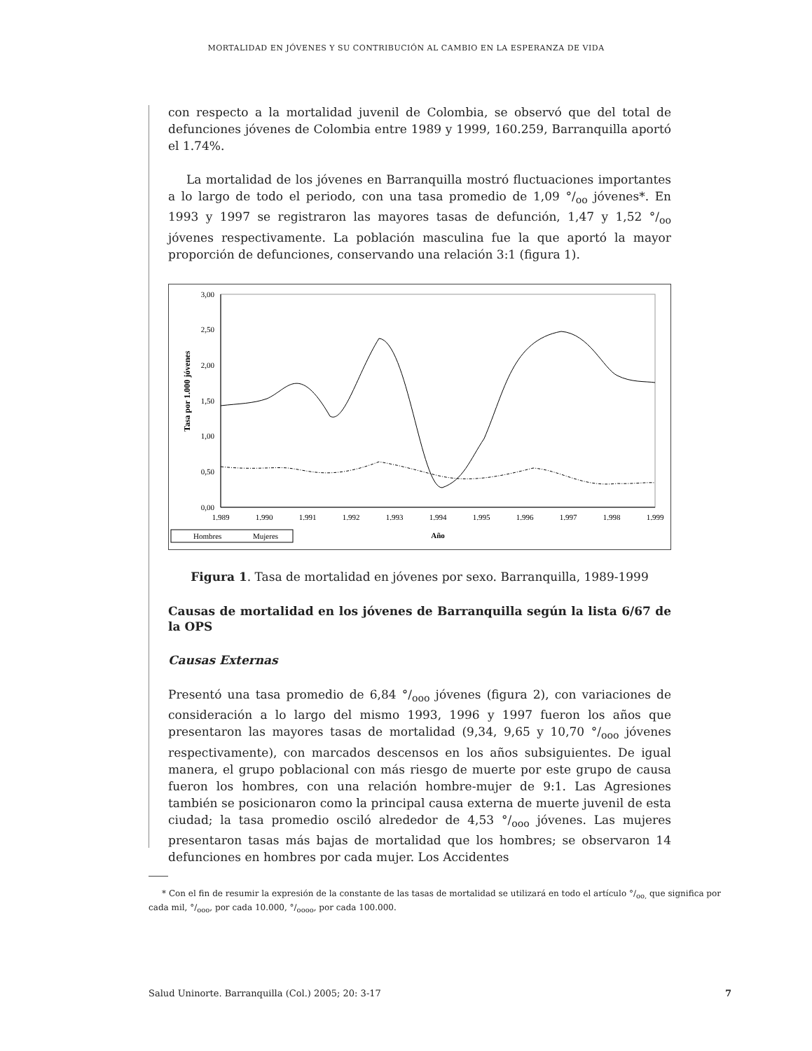MORTALIDAD EN JÓVENES Y SU CONTRIBUCIÓN AL CAMBIO EN LA ESPERANZA DE VIDA
con respecto a la mortalidad juvenil de Colombia, se observó que del total de defunciones jóvenes de Colombia entre 1989 y 1999, 160.259, Barranquilla aportó el 1.74%.
La mortalidad de los jóvenes en Barranquilla mostró fluctuaciones importantes a lo largo de todo el periodo, con una tasa promedio de 1,09 °/<sub>oo</sub> jóvenes*. En 1993 y 1997 se registraron las mayores tasas de defunción, 1,47 y 1,52 °/<sub>oo</sub> jóvenes respectivamente. La población masculina fue la que aportó la mayor proporción de defunciones, conservando una relación 3:1 (figura 1).
Tasa por 1.000 jóvenes
3,00
2,50
2,00
1,50
1,00
0,50
0,00
1.989
1.990
1.991
1.992
1.993
1.994
1.995
1.996
1.997
1.998
1.999
Año
Hombres
Mujeres
Figura 1. Tasa de mortalidad en jóvenes por sexo. Barranquilla, 1989-1999
Causas de mortalidad en los jóvenes de Barranquilla según la lista 6/67 de la OPS
Causas Externas
Presentó una tasa promedio de 6,84 °/<sub>ooo</sub> jóvenes (figura 2), con variaciones de consideración a lo largo del mismo 1993, 1996 y 1997 fueron los años que presentaron las mayores tasas de mortalidad (9,34, 9,65 y 10,70 °/<sub>ooo</sub> jóvenes respectivamente), con marcados descensos en los años subsiguientes. De igual manera, el grupo poblacional con más riesgo de muerte por este grupo de causa fueron los hombres, con una relación hombre-mujer de 9:1. Las Agresiones también se posicionaron como la principal causa externa de muerte juvenil de esta ciudad; la tasa promedio osciló alrededor de 4,53 °/<sub>ooo</sub> jóvenes. Las mujeres presentaron tasas más bajas de mortalidad que los hombres; se observaron 14 defunciones en hombres por cada mujer. Los Accidentes
* Con el fin de resumir la expresión de la constante de las tasas de mortalidad se utilizará en todo el artículo °/<sub>oo,</sub> que significa por cada mil, °/<sub>ooo</sub>, por cada 10.000, °/<sub>oooo</sub>, por cada 100.000.
Salud Uninorte. Barranquilla (Col.) 2005; 20: 3-17 7